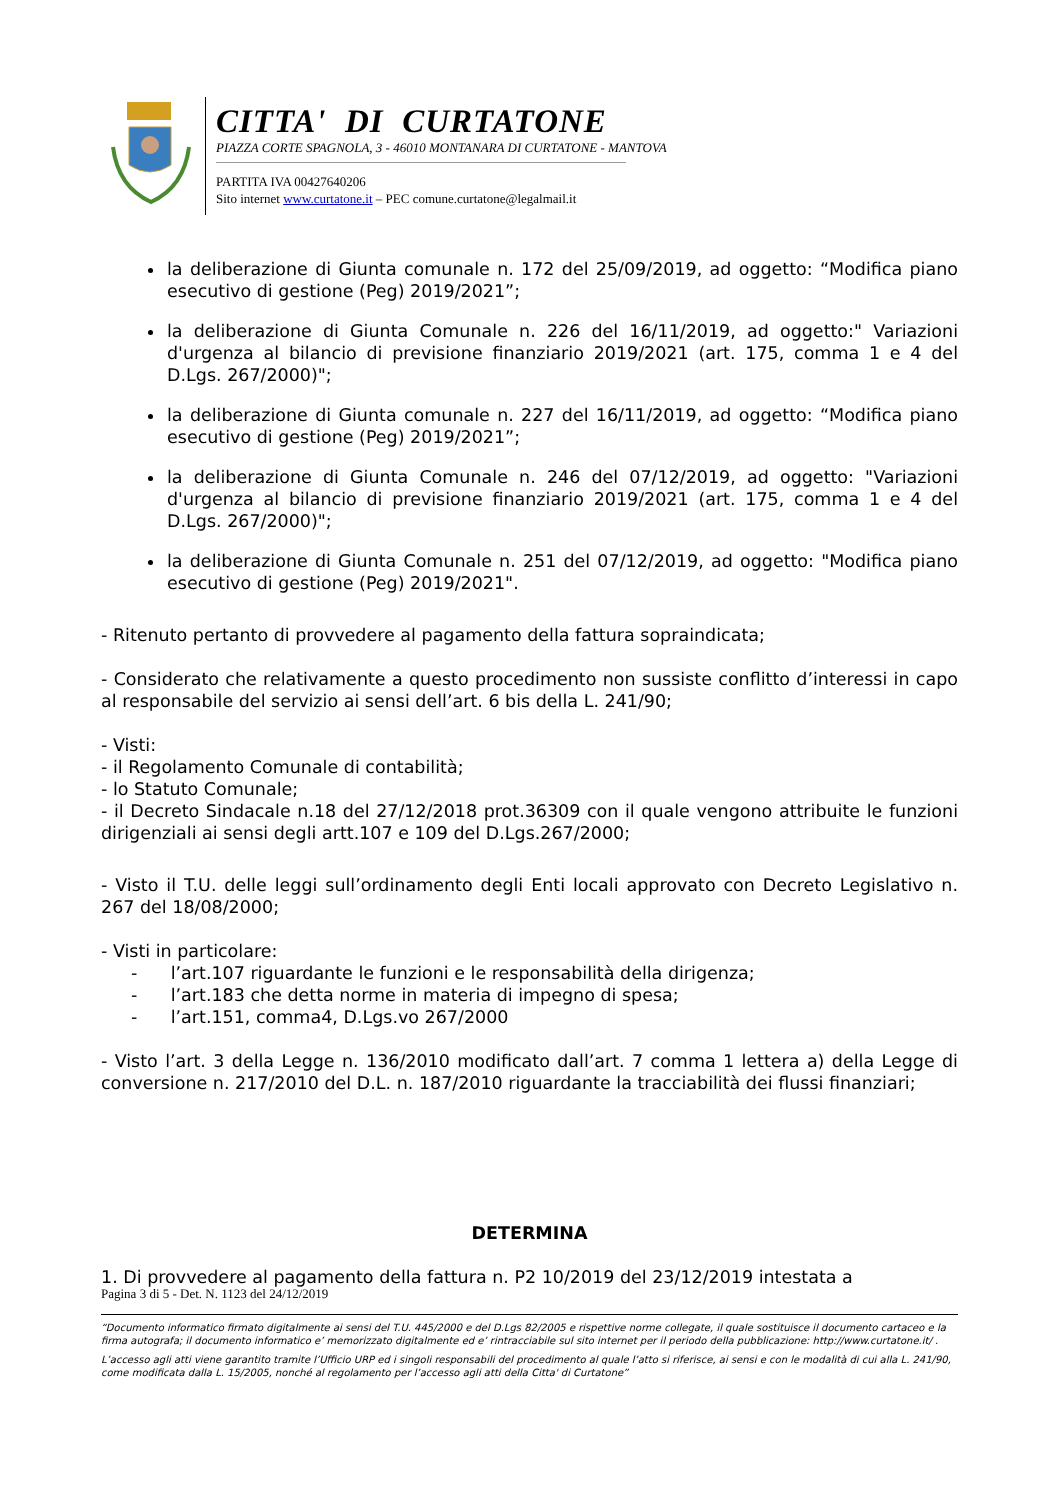CITTA' DI CURTATONE
PIAZZA CORTE SPAGNOLA, 3 - 46010 MONTANARA DI CURTATONE - MANTOVA
PARTITA IVA 00427640206
Sito internet www.curtatone.it – PEC comune.curtatone@legalmail.it
la deliberazione di Giunta comunale n. 172 del 25/09/2019, ad oggetto: “Modifica piano esecutivo di gestione (Peg) 2019/2021”;
la deliberazione di Giunta Comunale n. 226 del 16/11/2019, ad oggetto:" Variazioni d'urgenza al bilancio di previsione finanziario 2019/2021 (art. 175, comma 1 e 4 del D.Lgs. 267/2000)";
la deliberazione di Giunta comunale n. 227 del 16/11/2019, ad oggetto: “Modifica piano esecutivo di gestione (Peg) 2019/2021”;
la deliberazione di Giunta Comunale n. 246 del 07/12/2019, ad oggetto: "Variazioni d'urgenza al bilancio di previsione finanziario 2019/2021 (art. 175, comma 1 e 4 del D.Lgs. 267/2000)";
la deliberazione di Giunta Comunale n. 251 del 07/12/2019, ad oggetto: "Modifica piano esecutivo di gestione (Peg) 2019/2021".
- Ritenuto pertanto di provvedere al pagamento della fattura sopraindicata;
- Considerato che relativamente a questo procedimento non sussiste conflitto d’interessi in capo al responsabile del servizio ai sensi dell’art. 6 bis della L. 241/90;
- Visti:
- il Regolamento Comunale di contabilità;
- lo Statuto Comunale;
- il Decreto Sindacale n.18 del 27/12/2018 prot.36309 con il quale vengono attribuite le funzioni dirigenziali ai sensi degli artt.107 e 109 del D.Lgs.267/2000;
- Visto il T.U. delle leggi sull’ordinamento degli Enti locali approvato con Decreto Legislativo n. 267 del 18/08/2000;
- Visti in particolare:
- l’art.107 riguardante le funzioni e le responsabilità della dirigenza;
- l’art.183 che detta norme in materia di impegno di spesa;
- l’art.151, comma4, D.Lgs.vo 267/2000
- Visto l’art. 3 della Legge n. 136/2010 modificato dall’art. 7 comma 1 lettera a) della Legge di conversione n. 217/2010 del D.L. n. 187/2010 riguardante la tracciabilità dei flussi finanziari;
DETERMINA
1. Di provvedere al pagamento della fattura n. P2 10/2019 del 23/12/2019 intestata a
Pagina 3 di 5 - Det. N. 1123 del 24/12/2019
“Documento informatico firmato digitalmente ai sensi del T.U. 445/2000 e del D.Lgs 82/2005 e rispettive norme collegate, il quale sostituisce il documento cartaceo e la firma autografa; il documento informatico e’ memorizzato digitalmente ed e’ rintracciabile sul sito internet per il periodo della pubblicazione: http://www.curtatone.it/ .
L’accesso agli atti viene garantito tramite l’Ufficio URP ed i singoli responsabili del procedimento al quale l’atto si riferisce, ai sensi e con le modalità di cui alla L. 241/90, come modificata dalla L. 15/2005, nonché al regolamento per l’accesso agli atti della Citta' di Curtatone”